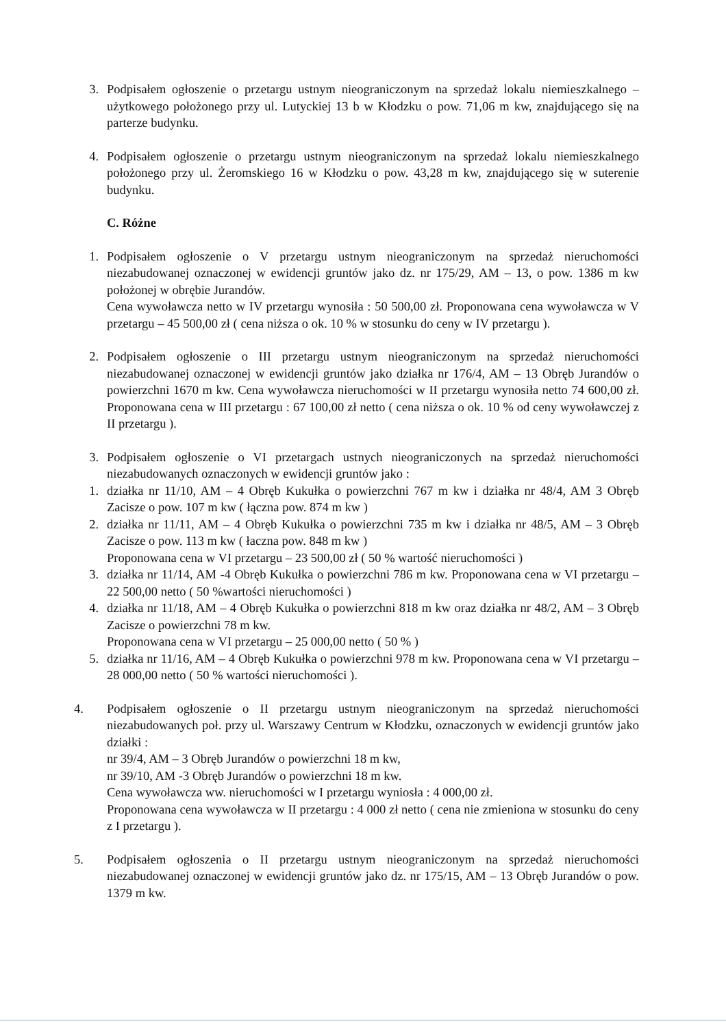3. Podpisałem ogłoszenie o przetargu ustnym nieograniczonym na sprzedaż lokalu niemieszkalnego – użytkowego położonego przy ul. Lutyckiej 13 b w Kłodzku o pow. 71,06 m kw, znajdującego się na parterze budynku.
4. Podpisałem ogłoszenie o przetargu ustnym nieograniczonym na sprzedaż lokalu niemieszkalnego położonego przy ul. Żeromskiego 16 w Kłodzku o pow. 43,28 m kw, znajdującego się w suterenie budynku.
C. Różne
1. Podpisałem ogłoszenie o V przetargu ustnym nieograniczonym na sprzedaż nieruchomości niezabudowanej oznaczonej w ewidencji gruntów jako dz. nr 175/29, AM – 13, o pow. 1386 m kw położonej w obrębie Jurandów.
Cena wywoławcza netto w IV przetargu wynosiła : 50 500,00 zł. Proponowana cena wywoławcza w V przetargu – 45 500,00 zł ( cena niższa o ok. 10 % w stosunku do ceny w IV przetargu ).
2. Podpisałem ogłoszenie o III przetargu ustnym nieograniczonym na sprzedaż nieruchomości niezabudowanej oznaczonej w ewidencji gruntów jako działka nr 176/4, AM – 13 Obręb Jurandów o powierzchni 1670 m kw. Cena wywoławcza nieruchomości w II przetargu wynosiła netto 74 600,00 zł. Proponowana cena w III przetargu : 67 100,00 zł netto ( cena niższa o ok. 10 % od ceny wywoławczej z II przetargu ).
3. Podpisałem ogłoszenie o VI przetargach ustnych nieograniczonych na sprzedaż nieruchomości niezabudowanych oznaczonych w ewidencji gruntów jako :
1. działka nr 11/10, AM – 4 Obręb Kukułka o powierzchni 767 m kw i działka nr 48/4, AM 3 Obręb Zacisze o pow. 107 m kw ( łączna pow. 874 m kw )
2. działka nr 11/11, AM – 4 Obręb Kukułka o powierzchni 735 m kw i działka nr 48/5, AM – 3 Obręb Zacisze o pow. 113 m kw ( łaczna pow. 848 m kw )
Proponowana cena w VI przetargu – 23 500,00 zł ( 50 % wartość nieruchomości )
3. działka nr 11/14, AM -4 Obręb Kukułka o powierzchni 786 m kw. Proponowana cena w VI przetargu – 22 500,00 netto ( 50 %wartości nieruchomości )
4. działka nr 11/18, AM – 4 Obręb Kukułka o powierzchni 818 m kw oraz działka nr 48/2, AM – 3 Obręb Zacisze o powierzchni 78 m kw.
Proponowana cena w VI przetargu – 25 000,00 netto ( 50 % )
5. działka nr 11/16, AM – 4 Obręb Kukułka o powierzchni 978 m kw. Proponowana cena w VI przetargu – 28 000,00 netto ( 50 % wartości nieruchomości ).
4. Podpisałem ogłoszenie o II przetargu ustnym nieograniczonym na sprzedaż nieruchomości niezabudowanych poł. przy ul. Warszawy Centrum w Kłodzku, oznaczonych w ewidencji gruntów jako działki :
nr 39/4, AM – 3 Obręb Jurandów o powierzchni 18 m kw,
nr 39/10, AM -3 Obręb Jurandów o powierzchni 18 m kw.
Cena wywoławcza ww. nieruchomości w I przetargu wyniosła : 4 000,00 zł.
Proponowana cena wywoławcza w II przetargu : 4 000 zł netto ( cena nie zmieniona w stosunku do ceny z I przetargu ).
5. Podpisałem ogłoszenia o II przetargu ustnym nieograniczonym na sprzedaż nieruchomości niezabudowanej oznaczonej w ewidencji gruntów jako dz. nr 175/15, AM – 13 Obręb Jurandów o pow. 1379 m kw.